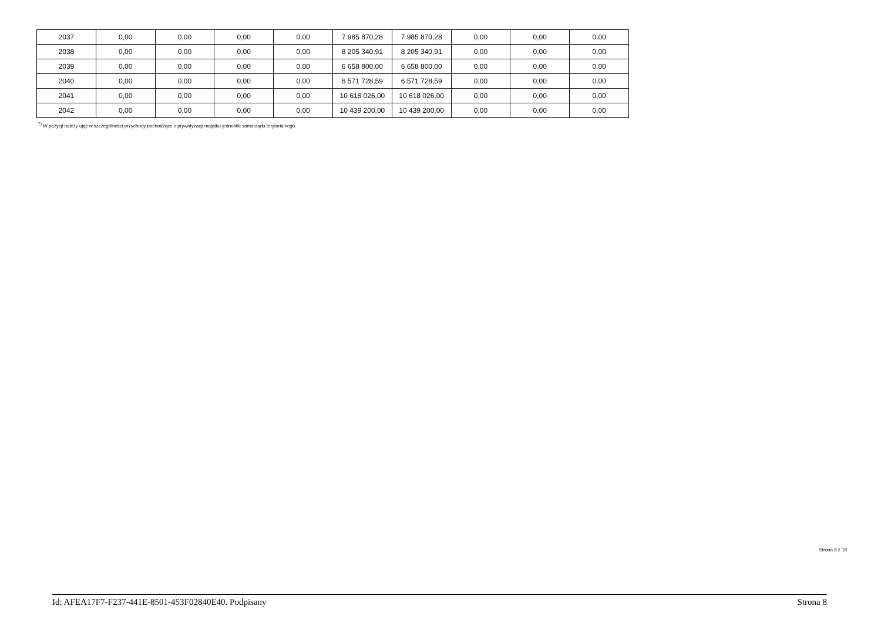| 2037 | 0,00 | 0,00 | 0,00 | 0,00 | 7 985 870,28 | 7 985 870,28 | 0,00 | 0,00 | 0,00 |
| 2038 | 0,00 | 0,00 | 0,00 | 0,00 | 8 205 340,91 | 8 205 340,91 | 0,00 | 0,00 | 0,00 |
| 2039 | 0,00 | 0,00 | 0,00 | 0,00 | 6 658 800,00 | 6 658 800,00 | 0,00 | 0,00 | 0,00 |
| 2040 | 0,00 | 0,00 | 0,00 | 0,00 | 6 571 728,59 | 6 571 728,59 | 0,00 | 0,00 | 0,00 |
| 2041 | 0,00 | 0,00 | 0,00 | 0,00 | 10 618 026,00 | 10 618 026,00 | 0,00 | 0,00 | 0,00 |
| 2042 | 0,00 | 0,00 | 0,00 | 0,00 | 10 439 200,00 | 10 439 200,00 | 0,00 | 0,00 | 0,00 |
<sup>7)</sup> W pozycji należy ująć w szczególności przychody pochodzące z prywatyzacji majątku jednostki samorządu terytorialnego.
Strona 8 z 18
Id: AFEA17F7-F237-441E-8501-453F02840E40. Podpisany Strona 8